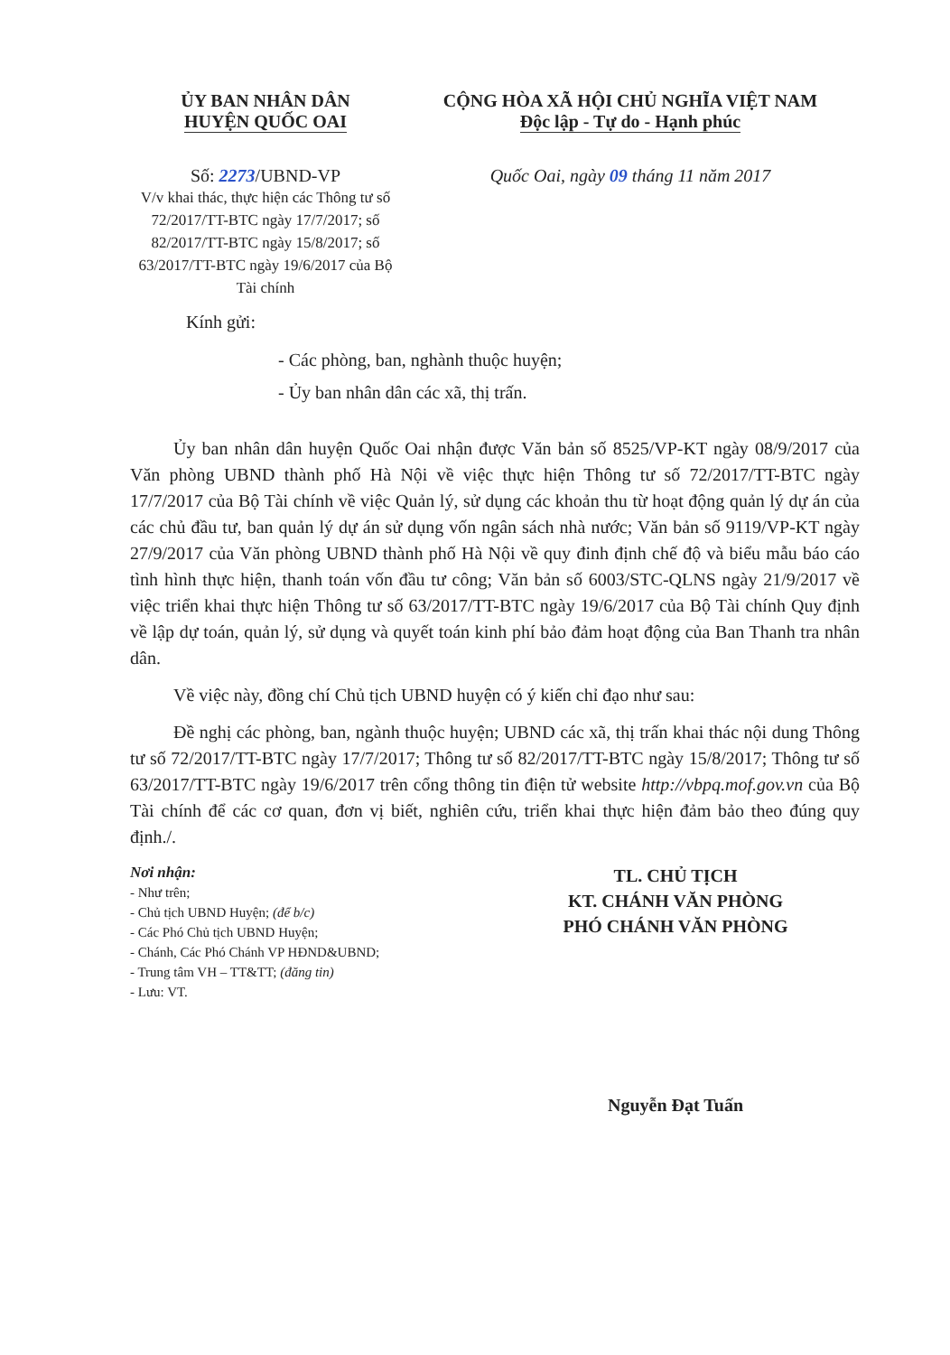ỦY BAN NHÂN DÂN
HUYỆN QUỐC OAI
CỘNG HÒA XÃ HỘI CHỦ NGHĨA VIỆT NAM
Độc lập - Tự do - Hạnh phúc
Số: 2273/UBND-VP
V/v khai thác, thực hiện các Thông tư số 72/2017/TT-BTC ngày 17/7/2017; số 82/2017/TT-BTC ngày 15/8/2017; số 63/2017/TT-BTC ngày 19/6/2017 của Bộ Tài chính
Quốc Oai, ngày 09 tháng 11 năm 2017
Kính gửi:
- Các phòng, ban, nghành thuộc huyện;
- Ủy ban nhân dân các xã, thị trấn.
Ủy ban nhân dân huyện Quốc Oai nhận được Văn bản số 8525/VP-KT ngày 08/9/2017 của Văn phòng UBND thành phố Hà Nội về việc thực hiện Thông tư số 72/2017/TT-BTC ngày 17/7/2017 của Bộ Tài chính về việc Quản lý, sử dụng các khoản thu từ hoạt động quản lý dự án của các chủ đầu tư, ban quản lý dự án sử dụng vốn ngân sách nhà nước; Văn bản số 9119/VP-KT ngày 27/9/2017 của Văn phòng UBND thành phố Hà Nội về quy đinh định chế độ và biểu mẫu báo cáo tình hình thực hiện, thanh toán vốn đầu tư công; Văn bản số 6003/STC-QLNS ngày 21/9/2017 về việc triển khai thực hiện Thông tư số 63/2017/TT-BTC ngày 19/6/2017 của Bộ Tài chính Quy định về lập dự toán, quản lý, sử dụng và quyết toán kinh phí bảo đảm hoạt động của Ban Thanh tra nhân dân.
Về việc này, đồng chí Chủ tịch UBND huyện có ý kiến chỉ đạo như sau:
Đề nghị các phòng, ban, ngành thuộc huyện; UBND các xã, thị trấn khai thác nội dung Thông tư số 72/2017/TT-BTC ngày 17/7/2017; Thông tư số 82/2017/TT-BTC ngày 15/8/2017; Thông tư số 63/2017/TT-BTC ngày 19/6/2017 trên cổng thông tin điện tử website http://vbpq.mof.gov.vn của Bộ Tài chính để các cơ quan, đơn vị biết, nghiên cứu, triển khai thực hiện đảm bảo theo đúng quy định./.
Nơi nhận:
- Như trên;
- Chủ tịch UBND Huyện; (để b/c)
- Các Phó Chủ tịch UBND Huyện;
- Chánh, Các Phó Chánh VP HĐND&UBND;
- Trung tâm VH – TT&TT; (đăng tin)
- Lưu: VT.
TL. CHỦ TỊCH
KT. CHÁNH VĂN PHÒNG
PHÓ CHÁNH VĂN PHÒNG
Nguyễn Đạt Tuấn